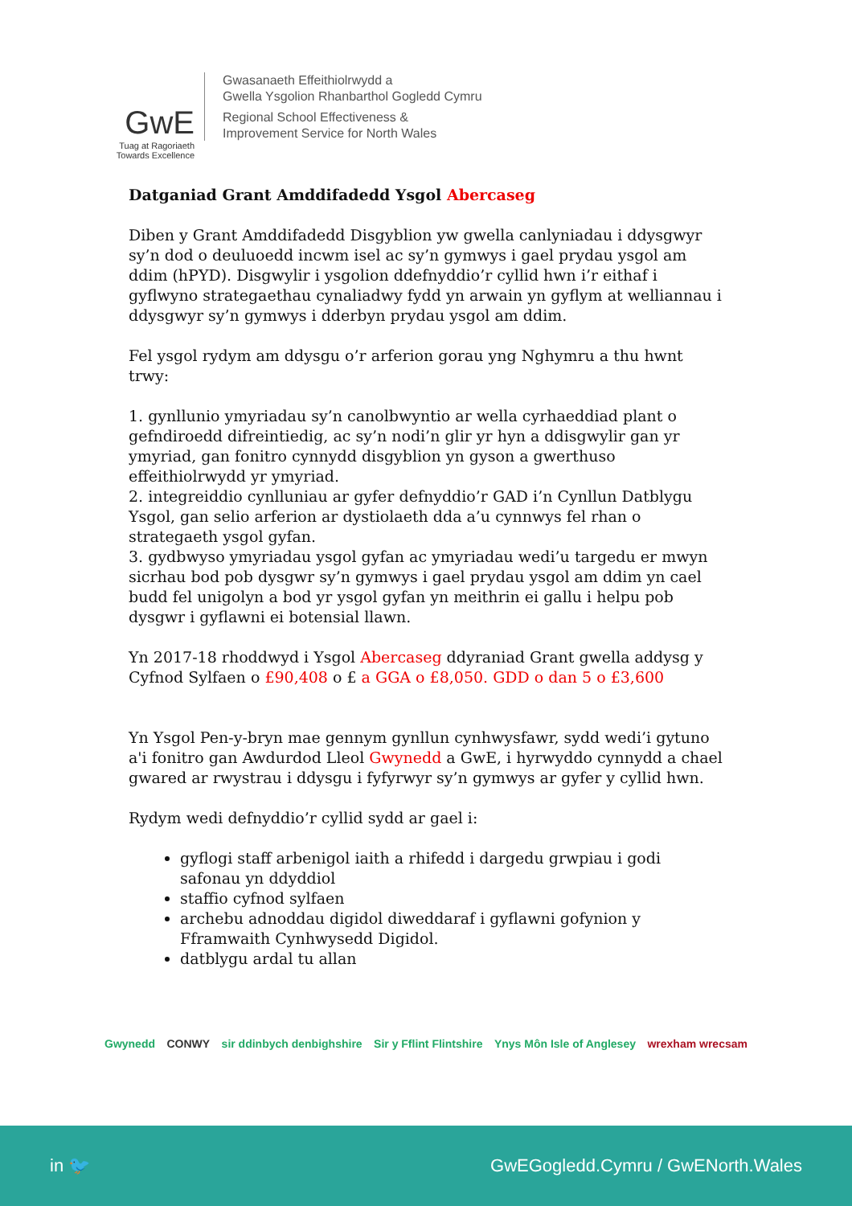GwE
Tuag at Ragoriaeth
Towards Excellence
Gwasanaeth Effeithiolrwydd a
Gwella Ysgolion Rhanbarthol Gogledd Cymru
Regional School Effectiveness &
Improvement Service for North Wales
Datganiad Grant Amddifadedd Ysgol Abercaseg
Diben y Grant Amddifadedd Disgyblion yw gwella canlyniadau i ddysgwyr sy’n dod o deuluoedd incwm isel ac sy’n gymwys i gael prydau ysgol am ddim (hPYD). Disgwylir i ysgolion ddefnyddio’r cyllid hwn i’r eithaf i gyflwyno strategaethau cynaliadwy fydd yn arwain yn gyflym at welliannau i ddysgwyr sy’n gymwys i dderbyn prydau ysgol am ddim.
Fel ysgol rydym am ddysgu o’r arferion gorau yng Nghymru a thu hwnt trwy:
1. gynllunio ymyriadau sy’n canolbwyntio ar wella cyrhaeddiad plant o gefndiroedd difreintiedig, ac sy’n nodi’n glir yr hyn a ddisgwylir gan yr ymyriad, gan fonitro cynnydd disgyblion yn gyson a gwerthuso effeithiolrwydd yr ymyriad.
2. integreiddio cynlluniau ar gyfer defnyddio’r GAD i’n Cynllun Datblygu Ysgol, gan selio arferion ar dystiolaeth dda a’u cynnwys fel rhan o strategaeth ysgol gyfan.
3. gydbwyso ymyriadau ysgol gyfan ac ymyriadau wedi’u targedu er mwyn sicrhau bod pob dysgwr sy’n gymwys i gael prydau ysgol am ddim yn cael budd fel unigolyn a bod yr ysgol gyfan yn meithrin ei gallu i helpu pob dysgwr i gyflawni ei botensial llawn.
Yn 2017-18 rhoddwyd i Ysgol Abercaseg ddyraniad Grant gwella addysg y Cyfnod Sylfaen o £90,408 o £ a GGA o £8,050. GDD o dan 5 o £3,600
Yn Ysgol Pen-y-bryn mae gennym gynllun cynhwysfawr, sydd wedi’i gytuno a'i fonitro gan Awdurdod Lleol Gwynedd a GwE, i hyrwyddo cynnydd a chael gwared ar rwystrau i ddysgu i fyfyrwyr sy’n gymwys ar gyfer y cyllid hwn.
Rydym wedi defnyddio’r cyllid sydd ar gael i:
gyflogi staff arbenigol iaith a rhifedd i dargedu grwpiau i godi safonau yn ddyddiol
staffio cyfnod sylfaen
archebu adnoddau digidol diweddaraf i gyflawni gofynion y Fframwaith Cynhwysedd Digidol.
datblygu ardal tu allan
Gwynedd CONWY sir ddinbych denbighshire Sir y Fflint Flintshire Ynys Môn Isle of Anglesey wrexham wrecsam
in 🐦 GwEGogledd.Cymru / GwENorth.Wales